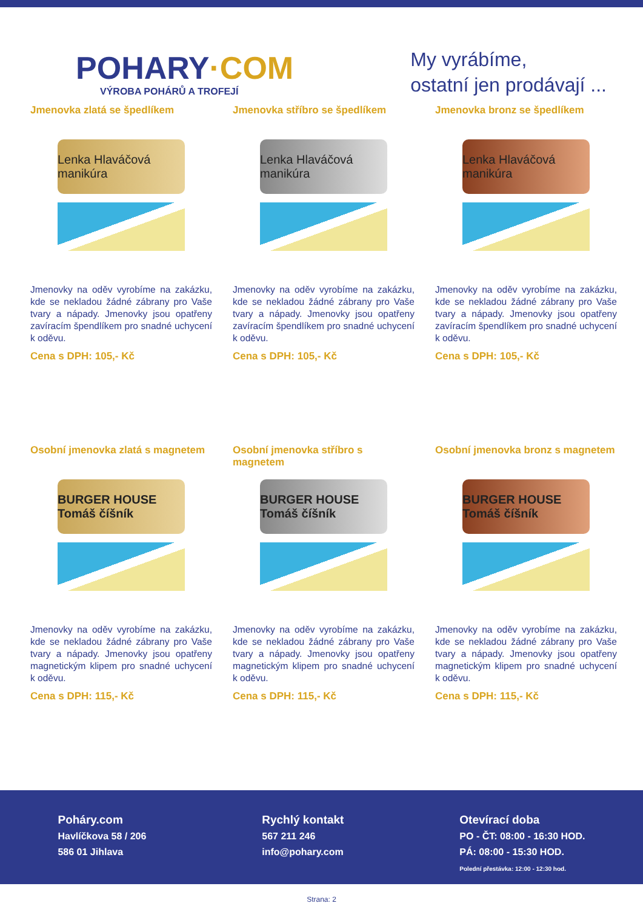POHARY·COM
VÝROBA POHÁRŮ A TROFEJÍ
My vyrábíme,
ostatní jen prodávají ...
Jmenovka zlatá se špedlíkem
Lenka Hlaváčová manikúra
Jmenovky na oděv vyrobíme na zakázku, kde se nekladou žádné zábrany pro Vaše tvary a nápady. Jmenovky jsou opatřeny zavíracím špendlíkem pro snadné uchycení k oděvu.
Cena s DPH: 105,- Kč
Jmenovka stříbro se špedlíkem
Lenka Hlaváčová manikúra
Jmenovky na oděv vyrobíme na zakázku, kde se nekladou žádné zábrany pro Vaše tvary a nápady. Jmenovky jsou opatřeny zavíracím špendlíkem pro snadné uchycení k oděvu.
Cena s DPH: 105,- Kč
Jmenovka bronz se špedlíkem
Lenka Hlaváčová manikúra
Jmenovky na oděv vyrobíme na zakázku, kde se nekladou žádné zábrany pro Vaše tvary a nápady. Jmenovky jsou opatřeny zavíracím špendlíkem pro snadné uchycení k oděvu.
Cena s DPH: 105,- Kč
Osobní jmenovka zlatá s magnetem
BURGER HOUSE Tomáš číšník
Jmenovky na oděv vyrobíme na zakázku, kde se nekladou žádné zábrany pro Vaše tvary a nápady. Jmenovky jsou opatřeny magnetickým klipem pro snadné uchycení k oděvu.
Cena s DPH: 115,- Kč
Osobní jmenovka stříbro s magnetem
BURGER HOUSE Tomáš číšník
Jmenovky na oděv vyrobíme na zakázku, kde se nekladou žádné zábrany pro Vaše tvary a nápady. Jmenovky jsou opatřeny magnetickým klipem pro snadné uchycení k oděvu.
Cena s DPH: 115,- Kč
Osobní jmenovka bronz s magnetem
BURGER HOUSE Tomáš číšník
Jmenovky na oděv vyrobíme na zakázku, kde se nekladou žádné zábrany pro Vaše tvary a nápady. Jmenovky jsou opatřeny magnetickým klipem pro snadné uchycení k oděvu.
Cena s DPH: 115,- Kč
Poháry.com
Havlíčkova 58 / 206
586 01 Jihlava
Rychlý kontakt
567 211 246
info@pohary.com
Otevírací doba
PO - ČT: 08:00 - 16:30 HOD.
PÁ: 08:00 - 15:30 HOD.
Polední přestávka: 12:00 - 12:30 hod.
Strana: 2